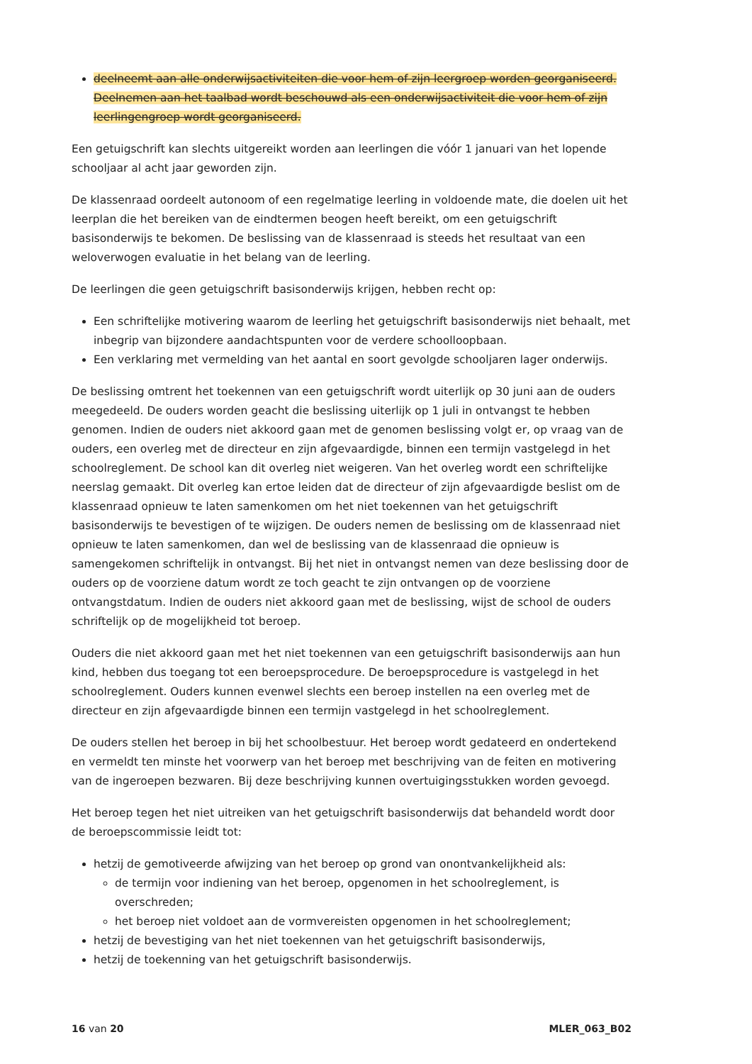deelneemt aan alle onderwijsactiviteiten die voor hem of zijn leergroep worden georganiseerd. Deelnemen aan het taalbad wordt beschouwd als een onderwijsactiviteit die voor hem of zijn leerlingengroep wordt georganiseerd.
Een getuigschrift kan slechts uitgereikt worden aan leerlingen die vóór 1 januari van het lopende schooljaar al acht jaar geworden zijn.
De klassenraad oordeelt autonoom of een regelmatige leerling in voldoende mate, die doelen uit het leerplan die het bereiken van de eindtermen beogen heeft bereikt, om een getuigschrift basisonderwijs te bekomen. De beslissing van de klassenraad is steeds het resultaat van een weloverwogen evaluatie in het belang van de leerling.
De leerlingen die geen getuigschrift basisonderwijs krijgen, hebben recht op:
Een schriftelijke motivering waarom de leerling het getuigschrift basisonderwijs niet behaalt, met inbegrip van bijzondere aandachtspunten voor de verdere schoolloopbaan.
Een verklaring met vermelding van het aantal en soort gevolgde schooljaren lager onderwijs.
De beslissing omtrent het toekennen van een getuigschrift wordt uiterlijk op 30 juni aan de ouders meegedeeld. De ouders worden geacht die beslissing uiterlijk op 1 juli in ontvangst te hebben genomen. Indien de ouders niet akkoord gaan met de genomen beslissing volgt er, op vraag van de ouders, een overleg met de directeur en zijn afgevaardigde, binnen een termijn vastgelegd in het schoolreglement. De school kan dit overleg niet weigeren. Van het overleg wordt een schriftelijke neerslag gemaakt. Dit overleg kan ertoe leiden dat de directeur of zijn afgevaardigde beslist om de klassenraad opnieuw te laten samenkomen om het niet toekennen van het getuigschrift basisonderwijs te bevestigen of te wijzigen. De ouders nemen de beslissing om de klassenraad niet opnieuw te laten samenkomen, dan wel de beslissing van de klassenraad die opnieuw is samengekomen schriftelijk in ontvangst. Bij het niet in ontvangst nemen van deze beslissing door de ouders op de voorziene datum wordt ze toch geacht te zijn ontvangen op de voorziene ontvangstdatum. Indien de ouders niet akkoord gaan met de beslissing, wijst de school de ouders schriftelijk op de mogelijkheid tot beroep.
Ouders die niet akkoord gaan met het niet toekennen van een getuigschrift basisonderwijs aan hun kind, hebben dus toegang tot een beroepsprocedure. De beroepsprocedure is vastgelegd in het schoolreglement. Ouders kunnen evenwel slechts een beroep instellen na een overleg met de directeur en zijn afgevaardigde binnen een termijn vastgelegd in het schoolreglement.
De ouders stellen het beroep in bij het schoolbestuur. Het beroep wordt gedateerd en ondertekend en vermeldt ten minste het voorwerp van het beroep met beschrijving van de feiten en motivering van de ingeroepen bezwaren. Bij deze beschrijving kunnen overtuigingsstukken worden gevoegd.
Het beroep tegen het niet uitreiken van het getuigschrift basisonderwijs dat behandeld wordt door de beroepscommissie leidt tot:
hetzij de gemotiveerde afwijzing van het beroep op grond van onontvankelijkheid als:
de termijn voor indiening van het beroep, opgenomen in het schoolreglement, is overschreden;
het beroep niet voldoet aan de vormvereisten opgenomen in het schoolreglement;
hetzij de bevestiging van het niet toekennen van het getuigschrift basisonderwijs,
hetzij de toekenning van het getuigschrift basisonderwijs.
16 van 20 MLER_063_B02